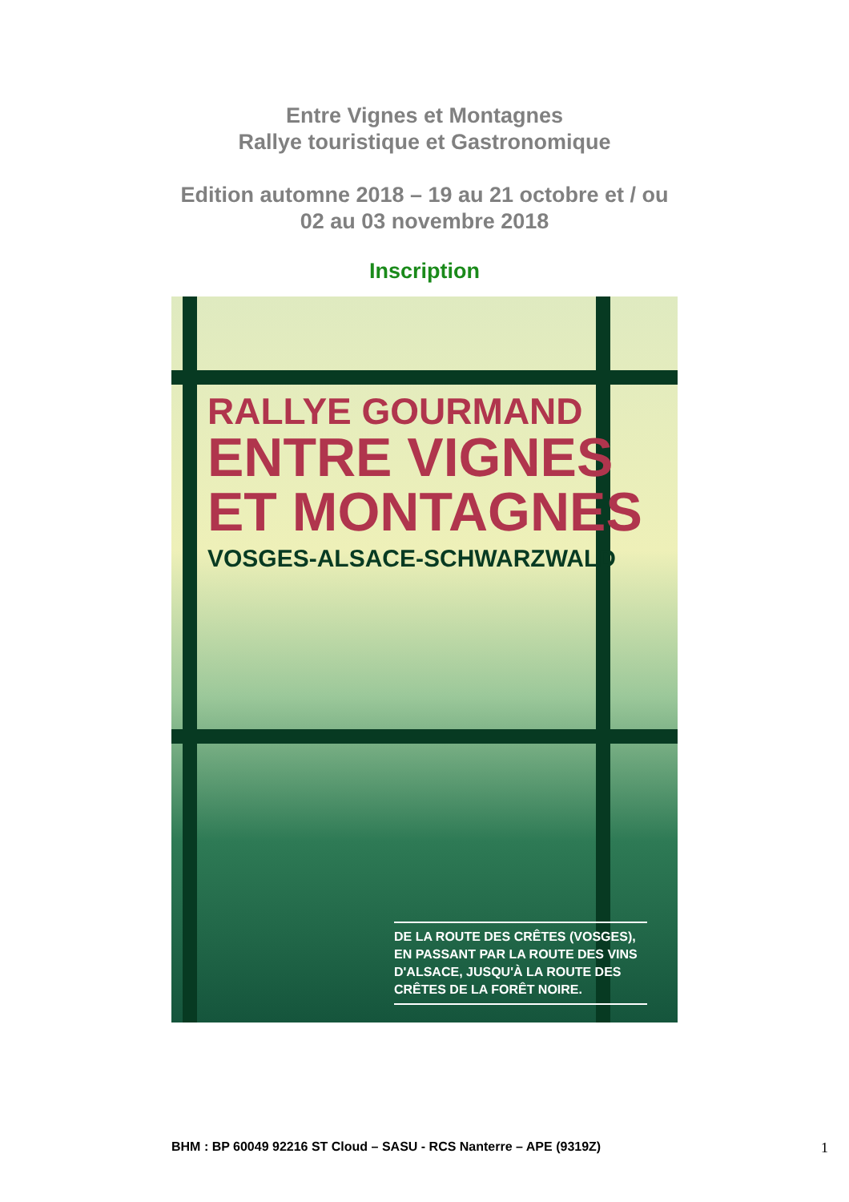Entre Vignes et Montagnes
Rallye touristique et Gastronomique
Edition automne 2018 – 19 au 21 octobre et / ou
02 au 03 novembre 2018
Inscription
RALLYE GOURMAND
ENTRE VIGNES
ET MONTAGNES
VOSGES-ALSACE-SCHWARZWALD
DE LA ROUTE DES CRÊTES (VOSGES), EN PASSANT PAR LA ROUTE DES VINS D'ALSACE, JUSQU'À LA ROUTE DES CRÊTES DE LA FORÊT NOIRE.
BHM : BP 60049 92216 ST Cloud – SASU - RCS Nanterre – APE (9319Z) 1